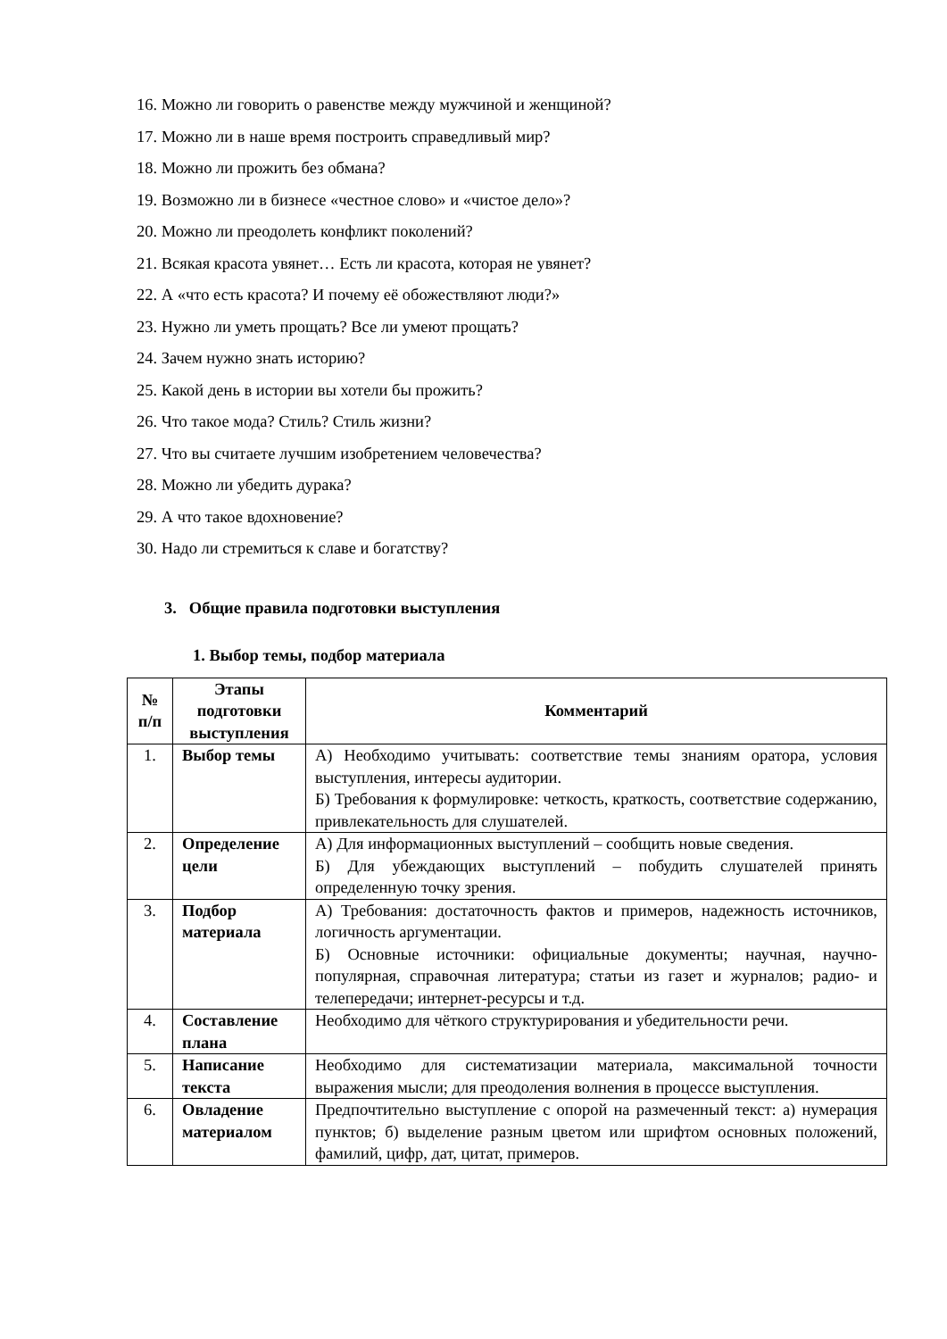16. Можно ли говорить о равенстве между мужчиной и женщиной?
17. Можно ли в наше время построить справедливый мир?
18. Можно ли прожить без обмана?
19. Возможно ли в бизнесе «честное слово» и «чистое дело»?
20. Можно ли преодолеть конфликт поколений?
21. Всякая красота увянет… Есть ли красота, которая не увянет?
22. А «что есть красота? И почему её обожествляют люди?»
23. Нужно ли уметь прощать? Все ли умеют прощать?
24. Зачем нужно знать историю?
25. Какой день в истории вы хотели бы прожить?
26. Что такое мода? Стиль? Стиль жизни?
27. Что вы считаете лучшим изобретением человечества?
28. Можно ли убедить дурака?
29. А что такое вдохновение?
30. Надо ли стремиться к славе и богатству?
3. Общие правила подготовки выступления
1. Выбор темы, подбор материала
| № п/п | Этапы подготовки выступления | Комментарий |
| --- | --- | --- |
| 1. | Выбор темы | А) Необходимо учитывать: соответствие темы знаниям оратора, условия выступления, интересы аудитории. Б) Требования к формулировке: четкость, краткость, соответствие содержанию, привлекательность для слушателей. |
| 2. | Определение цели | А) Для информационных выступлений – сообщить новые сведения. Б) Для убеждающих выступлений – побудить слушателей принять определенную точку зрения. |
| 3. | Подбор материала | А) Требования: достаточность фактов и примеров, надежность источников, логичность аргументации. Б) Основные источники: официальные документы; научная, научно-популярная, справочная литература; статьи из газет и журналов; радио- и телепередачи; интернет-ресурсы и т.д. |
| 4. | Составление плана | Необходимо для чёткого структурирования и убедительности речи. |
| 5. | Написание текста | Необходимо для систематизации материала, максимальной точности выражения мысли; для преодоления волнения в процессе выступления. |
| 6. | Овладение материалом | Предпочтительно выступление с опорой на размеченный текст: а) нумерация пунктов; б) выделение разным цветом или шрифтом основных положений, фамилий, цифр, дат, цитат, примеров. |